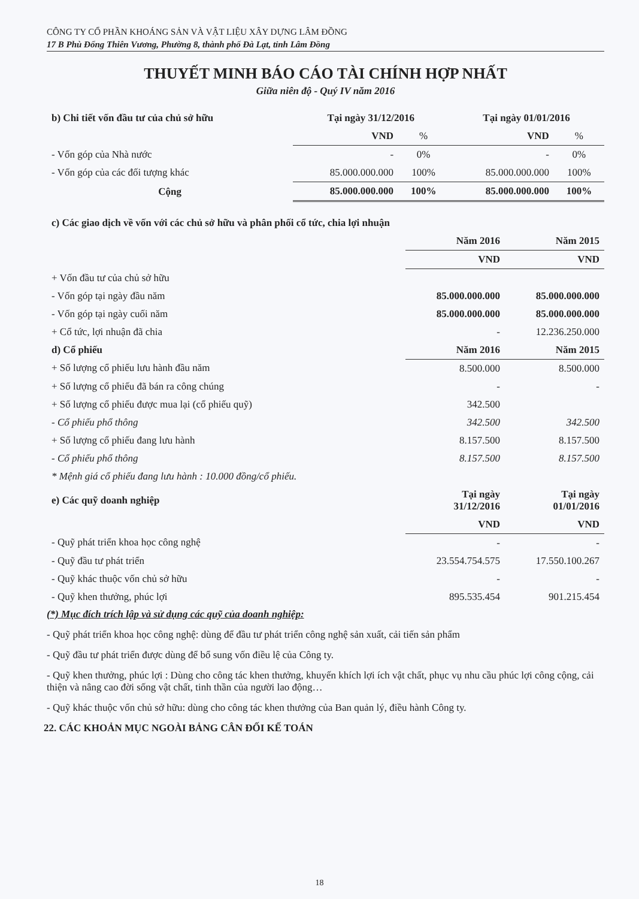CÔNG TY CỔ PHẦN KHOÁNG SẢN VÀ VẬT LIỆU XÂY DỰNG LÂM ĐỒNG
17 B Phù Đổng Thiên Vương, Phường 8, thành phố Đà Lạt, tỉnh Lâm Đồng
THUYẾT MINH BÁO CÁO TÀI CHÍNH HỢP NHẤT
Giữa niên độ - Quý IV năm 2016
| b) Chi tiết vốn đầu tư của chủ sở hữu | Tại ngày 31/12/2016 | | Tại ngày 01/01/2016 | |
| --- | --- | --- | --- | --- |
| | VND | % | VND | % |
| - Vốn góp của Nhà nước | - | 0% | - | 0% |
| - Vốn góp của các đối tượng khác | 85.000.000.000 | 100% | 85.000.000.000 | 100% |
| Cộng | 85.000.000.000 | 100% | 85.000.000.000 | 100% |
| c) Các giao dịch về vốn với các chủ sở hữu và phân phối cổ tức, chia lợi nhuận | | |
| | Năm 2016 | Năm 2015 |
| | VND | VND |
| + Vốn đầu tư của chủ sở hữu | | |
| - Vốn góp tại ngày đầu năm | 85.000.000.000 | 85.000.000.000 |
| - Vốn góp tại ngày cuối năm | 85.000.000.000 | 85.000.000.000 |
| + Cổ tức, lợi nhuận đã chia | - | 12.236.250.000 |
| d) Cổ phiếu | Năm 2016 | Năm 2015 |
| + Số lượng cổ phiếu lưu hành đầu năm | 8.500.000 | 8.500.000 |
| + Số lượng cổ phiếu đã bán ra công chúng | - | - |
| + Số lượng cổ phiếu được mua lại (cổ phiếu quỹ) | 342.500 | |
| - Cổ phiếu phổ thông | 342.500 | 342.500 |
| + Số lượng cổ phiếu đang lưu hành | 8.157.500 | 8.157.500 |
| - Cổ phiếu phổ thông | 8.157.500 | 8.157.500 |
| * Mệnh giá cổ phiếu đang lưu hành : 10.000 đồng/cổ phiếu. | | |
| e) Các quỹ doanh nghiệp | Tại ngày 31/12/2016 | Tại ngày 01/01/2016 |
| | VND | VND |
| - Quỹ phát triển khoa học công nghệ | - | - |
| - Quỹ đầu tư phát triển | 23.554.754.575 | 17.550.100.267 |
| - Quỹ khác thuộc vốn chủ sở hữu | - | - |
| - Quỹ khen thưởng, phúc lợi | 895.535.454 | 901.215.454 |
(*) Mục đích trích lập và sử dụng các quỹ của doanh nghiệp:
- Quỹ phát triển khoa học công nghệ: dùng để đầu tư phát triển công nghệ sản xuất, cải tiến sản phẩm
- Quỹ đầu tư phát triển được dùng để bổ sung vốn điều lệ của Công ty.
- Quỹ khen thưởng, phúc lợi : Dùng cho công tác khen thưởng, khuyến khích lợi ích vật chất, phục vụ nhu cầu phúc lợi công cộng, cải thiện và nâng cao đời sống vật chất, tinh thần của người lao động…
- Quỹ khác thuộc vốn chủ sở hữu: dùng cho công tác khen thưởng của Ban quản lý, điều hành Công ty.
22. CÁC KHOẢN MỤC NGOÀI BẢNG CÂN ĐỐI KẾ TOÁN
18